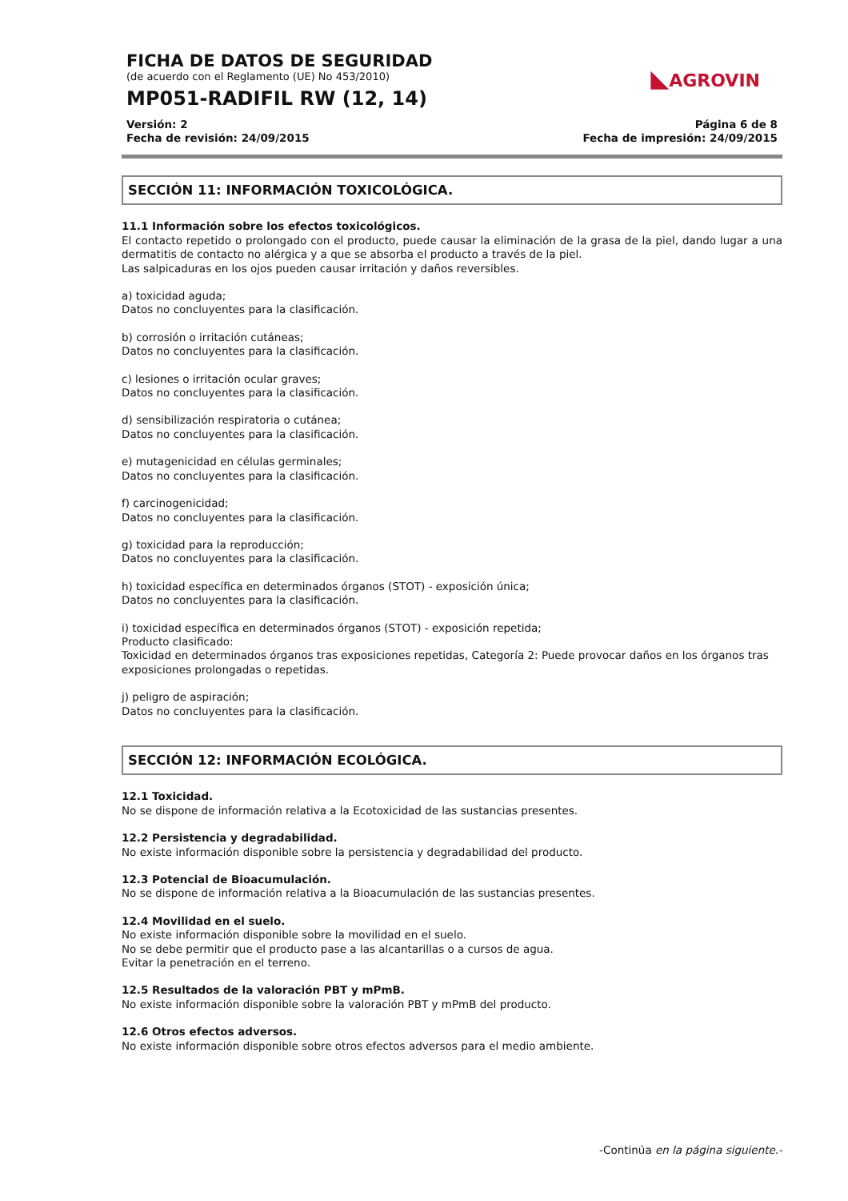FICHA DE DATOS DE SEGURIDAD
(de acuerdo con el Reglamento (UE) No 453/2010)
MP051-RADIFIL RW (12, 14)
Versión: 2
Fecha de revisión: 24/09/2015
Página 6 de 8
Fecha de impresión: 24/09/2015
◣AGROVIN
SECCIÓN 11: INFORMACIÓN TOXICOLÓGICA.
11.1 Información sobre los efectos toxicológicos.
El contacto repetido o prolongado con el producto, puede causar la eliminación de la grasa de la piel, dando lugar a una dermatitis de contacto no alérgica y a que se absorba el producto a través de la piel.
Las salpicaduras en los ojos pueden causar irritación y daños reversibles.
a) toxicidad aguda;
Datos no concluyentes para la clasificación.
b) corrosión o irritación cutáneas;
Datos no concluyentes para la clasificación.
c) lesiones o irritación ocular graves;
Datos no concluyentes para la clasificación.
d) sensibilización respiratoria o cutánea;
Datos no concluyentes para la clasificación.
e) mutagenicidad en células germinales;
Datos no concluyentes para la clasificación.
f) carcinogenicidad;
Datos no concluyentes para la clasificación.
g) toxicidad para la reproducción;
Datos no concluyentes para la clasificación.
h) toxicidad específica en determinados órganos (STOT) - exposición única;
Datos no concluyentes para la clasificación.
i) toxicidad específica en determinados órganos (STOT) - exposición repetida;
Producto clasificado:
Toxicidad en determinados órganos tras exposiciones repetidas, Categoría 2: Puede provocar daños en los órganos tras exposiciones prolongadas o repetidas.
j) peligro de aspiración;
Datos no concluyentes para la clasificación.
SECCIÓN 12: INFORMACIÓN ECOLÓGICA.
12.1 Toxicidad.
No se dispone de información relativa a la Ecotoxicidad de las sustancias presentes.
12.2 Persistencia y degradabilidad.
No existe información disponible sobre la persistencia y degradabilidad del producto.
12.3 Potencial de Bioacumulación.
No se dispone de información relativa a la Bioacumulación de las sustancias presentes.
12.4 Movilidad en el suelo.
No existe información disponible sobre la movilidad en el suelo.
No se debe permitir que el producto pase a las alcantarillas o a cursos de agua.
Evitar la penetración en el terreno.
12.5 Resultados de la valoración PBT y mPmB.
No existe información disponible sobre la valoración PBT y mPmB del producto.
12.6 Otros efectos adversos.
No existe información disponible sobre otros efectos adversos para el medio ambiente.
-Continúa en la página siguiente.-